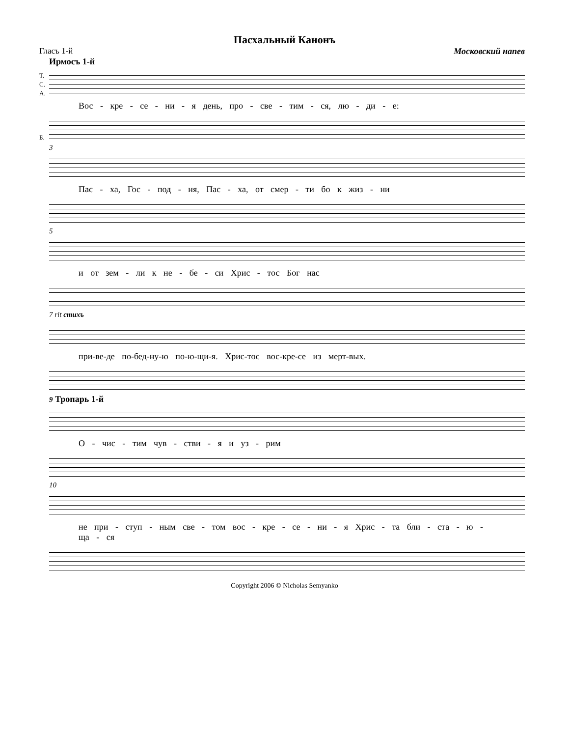Пасхальный Канонъ
Гласъ 1-й Московский напев
Ирмосъ 1-й
Т.
С.
А.
Б.
Вос - кре - се - ни - я день, про - све - тим - ся, лю - ди - е:
3
Пас - ха, Гос - под - ня, Пас - ха, от смер - ти бо к жиз - ни
5
и от зем - ли к не - бе - си Хрис - тос Бог нас
7 rit стихъ
при-ве-де по-бед-ну-ю по-ю-щи-я. Хрис-тос вос-кре-се из мерт-вых.
9 Тропарь 1-й
О - чис - тим чув - стви - я и уз - рим
10
не при - ступ - ным све - том вос - кре - се - ни - я Хрис - та бли - ста - ю - ща - ся
Copyright 2006 © Nicholas Semyanko